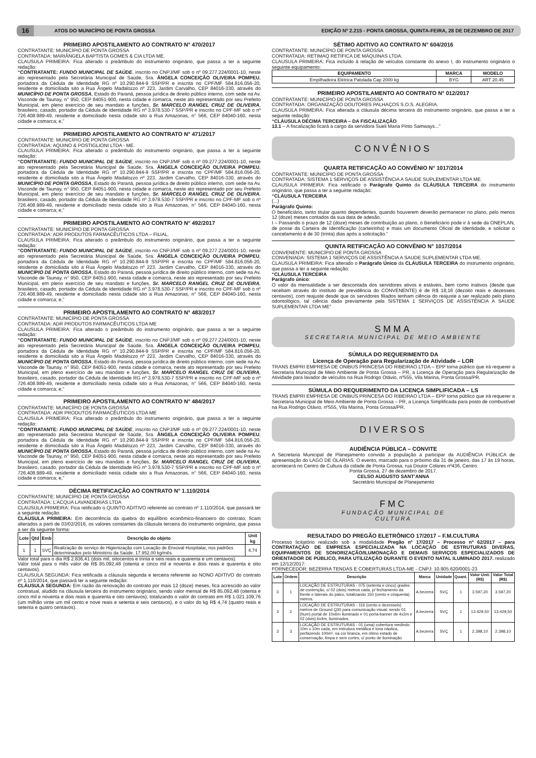16 ATOS DO MUNICÍPIO DE PONTA GROSSA EDIÇÃO Nº 2.215 - PONTA GROSSA, QUINTA-FEIRA, 28 DE DEZEMBRO DE 2017
PRIMEIRO APOSTILAMENTO AO CONTRATO N° 470/2017
CONTRATANTE: MUNICÍPIO DE PONTA GROSSA
CONTRATADA: MARIÂNGELA BAPTISTA GOMES & CIA LTDA ME.
CLAUSULA PRIMEIRA: Fica alterado o preâmbulo do instrumento originário, que passa a ter a seguinte redação:
“CONTRATANTE: FUNDO MUNICIPAL DE SAÚDE, inscrito no CNPJ/MF sob o nº 09.277.224/0001-10, neste ato representado pela Secretária Municipal de Saúde, Sra. ÂNGELA CONCEIÇÃO OLIVEIRA POMPEU, portadora da Cédula de Identidade RG nº 10.290.844-9 SSP/PR e inscrita no CPF/MF 584.816.056-20, residente e domiciliada sito a Rua Ângelo Madalozzo nº 223, Jardim Carvalho, CEP 84016-330, através do MUNICÍPIO DE PONTA GROSSA, Estado do Paraná, pessoa jurídica de direito público interno, com sede na Av. Visconde de Taunay, n° 950, CEP 84051-900, nesta cidade e comarca, neste ato representado por seu Prefeito Municipal, em pleno exercício de seu mandato e funções, Sr. MARCELO RANGEL CRUZ DE OLIVEIRA, brasileiro, casado, portador da Cédula de Identidade RG nº 3.978.530-7 SSP/PR e inscrito no CPF-MF sob o nº 726.408.989-49, residente e domiciliado nesta cidade sito a Rua Amazonas, n° 566, CEP 84040-160, nesta cidade e comarca; e,”
PRIMEIRO APOSTILAMENTO AO CONTRATO N° 471/2017
CONTRATANTE: MUNICÍPIO DE PONTA GROSSA
CONTRATADA: AQUINO & POSTIGLIONI LTDA - ME.
CLAUSULA PRIMEIRA: Fica alterado o preâmbulo do instrumento originário, que passa a ter a seguinte redação:
“CONTRATANTE: FUNDO MUNICIPAL DE SAÚDE, inscrito no CNPJ/MF sob o nº 09.277.224/0001-10, neste ato representado pela Secretária Municipal de Saúde, Sra. ÂNGELA CONCEIÇÃO OLIVEIRA POMPEU, portadora da Cédula de Identidade RG nº 10.290.844-9 SSP/PR e inscrita no CPF/MF 584.816.056-20, residente e domiciliada sito a Rua Ângelo Madalozzo nº 223, Jardim Carvalho, CEP 84016-330, através do MUNICÍPIO DE PONTA GROSSA, Estado do Paraná, pessoa jurídica de direito público interno, com sede na Av. Visconde de Taunay, n° 950, CEP 84051-900, nesta cidade e comarca, neste ato representado por seu Prefeito Municipal, em pleno exercício de seu mandato e funções, Sr. MARCELO RANGEL CRUZ DE OLIVEIRA, brasileiro, casado, portador da Cédula de Identidade RG nº 3.978.530-7 SSP/PR e inscrito no CPF-MF sob o nº 726.408.989-49, residente e domiciliado nesta cidade sito a Rua Amazonas, n° 566, CEP 84040-160, nesta cidade e comarca; e,”
PRIMEIRO APOSTILAMENTO AO CONTRATO N° 492/2017
CONTRATANTE: MUNICÍPIO DE PONTA GROSSA
CONTRATADA: ADR PRODUTOS FARMACÊUTICOS LTDA – FILIAL.
CLAUSULA PRIMEIRA: Fica alterado o preâmbulo do instrumento originário, que passa a ter a seguinte redação:
“CONTRATANTE: FUNDO MUNICIPAL DE SAÚDE, inscrito no CNPJ/MF sob o nº 09.277.224/0001-10, neste ato representado pela Secretária Municipal de Saúde, Sra. ÂNGELA CONCEIÇÃO OLIVEIRA POMPEU, portadora da Cédula de Identidade RG nº 10.290.844-9 SSP/PR e inscrita no CPF/MF 584.816.056-20, residente e domiciliada sito a Rua Ângelo Madalozzo nº 223, Jardim Carvalho, CEP 84016-330, através do MUNICÍPIO DE PONTA GROSSA, Estado do Paraná, pessoa jurídica de direito público interno, com sede na Av. Visconde de Taunay, n° 950, CEP 84051-900, nesta cidade e comarca, neste ato representado por seu Prefeito Municipal, em pleno exercício de seu mandato e funções, Sr. MARCELO RANGEL CRUZ DE OLIVEIRA, brasileiro, casado, portador da Cédula de Identidade RG nº 3.978.530-7 SSP/PR e inscrito no CPF-MF sob o nº 726.408.989-49, residente e domiciliado nesta cidade sito a Rua Amazonas, n° 566, CEP 84040-160, nesta cidade e comarca; e,”
PRIMEIRO APOSTILAMENTO AO CONTRATO N° 483/2017
CONTRATANTE: MUNICÍPIO DE PONTA GROSSA
CONTRATADA: ADR PRODUTOS FARMACÊUTICOS LTDA ME
CLAUSULA PRIMEIRA: Fica alterado o preâmbulo do instrumento originário, que passa a ter a seguinte redação:
“CONTRATANTE: FUNDO MUNICIPAL DE SAÚDE, inscrito no CNPJ/MF sob o nº 09.277.224/0001-10, neste ato representado pela Secretária Municipal de Saúde, Sra. ÂNGELA CONCEIÇÃO OLIVEIRA POMPEU, portadora da Cédula de Identidade RG nº 10.290.844-9 SSP/PR e inscrita no CPF/MF 584.816.056-20, residente e domiciliada sito a Rua Ângelo Madalozzo nº 223, Jardim Carvalho, CEP 84016-330, através do MUNICÍPIO DE PONTA GROSSA, Estado do Paraná, pessoa jurídica de direito público interno, com sede na Av. Visconde de Taunay, n° 950, CEP 84051-900, nesta cidade e comarca, neste ato representado por seu Prefeito Municipal, em pleno exercício de seu mandato e funções, Sr. MARCELO RANGEL CRUZ DE OLIVEIRA, brasileiro, casado, portador da Cédula de Identidade RG nº 3.978.530-7 SSP/PR e inscrito no CPF-MF sob o nº 726.408.989-49, residente e domiciliado nesta cidade sito a Rua Amazonas, n° 566, CEP 84040-160, nesta cidade e comarca; e,”
PRIMEIRO APOSTILAMENTO AO CONTRATO N° 484/2017
CONTRATANTE: MUNICÍPIO DE PONTA GROSSA
CONTRATADA: ADR PRODUTOS FARMACÊUTICOS LTDA ME
CLAUSULA PRIMEIRA: Fica alterado o preâmbulo do instrumento originário, que passa a ter a seguinte redação:
“CONTRATANTE: FUNDO MUNICIPAL DE SAÚDE, inscrito no CNPJ/MF sob o nº 09.277.224/0001-10, neste ato representado pela Secretária Municipal de Saúde, Sra. ÂNGELA CONCEIÇÃO OLIVEIRA POMPEU, portadora da Cédula de Identidade RG nº 10.290.844-9 SSP/PR e inscrita no CPF/MF 584.816.056-20, residente e domiciliada sito a Rua Ângelo Madalozzo nº 223, Jardim Carvalho, CEP 84016-330, através do MUNICÍPIO DE PONTA GROSSA, Estado do Paraná, pessoa jurídica de direito público interno, com sede na Av. Visconde de Taunay, n° 950, CEP 84051-900, nesta cidade e comarca, neste ato representado por seu Prefeito Municipal, em pleno exercício de seu mandato e funções, Sr. MARCELO RANGEL CRUZ DE OLIVEIRA, brasileiro, casado, portador da Cédula de Identidade RG nº 3.978.530-7 SSP/PR e inscrito no CPF-MF sob o nº 726.408.989-49, residente e domiciliado nesta cidade sito a Rua Amazonas, n° 566, CEP 84040-160, nesta cidade e comarca; e,”
DÉCIMA RETIFICAÇÃO AO CONTRATO N° 1.110/2014
CONTRATANTE: MUNICÍPIO DE PONTA GROSSA
CONTRATADA: L’ACQUA LAVANDERIAS LTDA
CLAUSULA PRIMEIRA: Fica retificado o QUINTO ADITIVO referente ao contrato nº 1.110/2014, que passará ter a seguinte redação:
CLÁUSULA PRIMEIRA: Em decorrência da quebra do equilíbrio econômico-financeiro do contrato, ficam alterados a parti de 03/02/2016, os valores constantes da cláusula terceira do instrumento originário, que passa a ser da seguinte forma:
| Lote | Qtd | Emb | Descrição do objeto | Unit kg |
| --- | --- | --- | --- | --- |
| 1 | 1 | SVÇ | Realização de serviço de Higienização com Locação de Enxoval Hospitalar, nos padrões determinados pelo Ministério da Saúde. 17.952,00 kg/mês. | 4,74 |
Valor total para o dia R$ 2.836,41 (dois mil, oitocentos e trinta e seis reais e quarenta e um centavos).
Valor total para o mês valor de R$ 85.092,48 (oitenta e cinco mil e noventa e dois reais e quarenta e oito centavos).
CLÁUSULA SEGUNDA: Fica retificada a cláusula segunda e terceira referente ao NONO ADITIVO do contrato nº 1.110/2014, que passará ter a seguinte redação:
CLÁUSULA SEGUNDA: Em razão da renovação do contrato por mais 12 (doze) meses, fica acrescido ao valor contratual, aludido na cláusula terceira do instrumento originário, sendo valor mensal de R$ 85.092,48 (oitenta e cinco mil e noventa e dois reais e quarenta e oito centavos), totalizando o valor do contrato em R$ 1.021.109,76 (um milhão vinte um mil cento e nove reais e setenta e seis centavos), e o valor do kg R$ 4,74 (quatro reais e setenta e quatro centavos).
SÉTIMO ADITIVO AO CONTRATO N° 604/2016
CONTRATANTE: MUNICÍPIO DE PONTA GROSSA
CONTRATADA: RETIMAQ RETÍFICA DE MÁQUINAS LTDA.
CLAUSULA PRIMEIRA: Fica incluído à relação de veículos constante do anexo I, do instrumento originário o seguinte equipamento:
| EQUIPAMENTO | MARCA | MODELO |
| --- | --- | --- |
| Empilhadeira Elétrica Patolada Cap 2000 kg | BYG | ART 20.45 |
PRIMEIRO APOSTILAMENTO AO CONTRATO N° 012/2017
CONTRATANTE: MUNICÍPIO DE PONTA GROSSA
CONTRATADA: ORGANIZAÇÃO DOUTORES PALHAÇOS S.O.S. ALEGRIA.
CLAUSULA PRIMEIRA: Fica alterada a cláusula décima terceira do instrumento originário, que passa a ter a seguinte redação:
“CLÁUSULA DÉCIMA TERCEIRA – DA FISCALIZAÇÃO
13.1 – A fiscalização ficará a cargo da servidora Sueli Maria Pinto Samways...”
CONVÊNIOS
QUARTA RETIFICAÇÃO AO CONVÊNIO N° 1017/2014
CONTRATANTE: MUNICÍPIO DE PONTA GROSSA
CONTRATADA: SISTEMA 1 SERVIÇOS DE ASSISTÊNCIA A SAUDE SUPLEMENTAR LTDA ME.
CLAUSULA PRIMEIRA: Fica retificado o Parágrafo Quinto da CLÁUSULA TERCEIRA do instrumento originário, que passa a ter a seguinte redação:
“CLÁUSULA TERCEIRA
(...)
Parágrafo Quinto:
O beneficiário, tanto titular quanto dependentes, quando houverem deverão permanecer no plano, pelo menos 12 (doze) meses contados da sua data de adesão.
I – Passando o prazo de 12 (doze) meses de contribuição ao plano, o Beneficiário pode ir à sede da ONEPLAN, de posse da Carteira de Identificação (carteirinha) e mais um documento Oficial de Identidade, e solicitar o cancelamento é de 30 (trinta) dias após a solicitação.”
QUINTA RETIFICAÇÃO AO CONVÊNIO N° 1017/2014
CONVENENTE: MUNICÍPIO DE PONTA GROSSA
CONVENIADA: SISTEMA 1 SERVIÇOS DE ASSISTÊNCIA A SAUDE SUPLEMENTAR LTDA ME.
CLAUSULA PRIMEIRA: Fica alterado o Parágrafo Único da CLÁUSULA TERCEIRA do instrumento originário, que passa a ter a seguinte redação:
“CLÁUSULA TERCEIRA
Parágrafo único:
O valor da mensalidade a ser descontada dos servidores ativos e estáveis, bem como inativos (desde que recebam através do instituto de previdência do CONVENENTE) é de R$ 18,16 (dezoito reais e dezesseis centavos), com reajuste desde que os servidores filiados tenham ciência do reajuste a ser realizado pelo plano odontológico, tal ciência dada previamente pela SISTEMA 1 SERVIÇOS DE ASSISTÊNCIA A SAUDE SUPLEMENTAR LTDA ME”
SMMA
SECRETARIA MUNICIPAL DE MEIO AMBIENTE
SÚMULA DO REQUERIMENTO DA
Licença de Operação para Regularização de Atividade – LOR
TRANS EMPRI EMPRESA DE ONIBUS PRINCESA DO RIBEIRAO LTDA – EPP torna público que irá requerer a Secretaria Municipal de Meio Ambiente de Ponta Grossa – PR, a Licença de Operação para Regularização de Atividade para lavador de veículos na Rua Rodrigo Otávio, nº555, Vila Marina, Ponta Grossa/PR.
SÚMULA DO REQUERIMENTO DA LICENÇA SIMPLIFICADA – LS
TRANS EMPRI EMPRESA DE ONIBUS PRINCESA DO RIBEIRAO LTDA – EPP torna público que irá requerer a Secretaria Municipal de Meio Ambiente de Ponta Grossa – PR, a Licença Simplificada para posto de combustível na Rua Rodrigo Otávio, nº555, Vila Marina, Ponta Grossa/PR.
DIVERSOS
AUDIÊNCIA PÚBLICA – CONVITE
A Secretaria Municipal de Planejamento convida a população a participar da AUDIÊNCIA PÚBLICA de apresentação do LAGO DE OLARIAS. O evento, marcado para o próximo dia 31 de janeiro, das 17 às 19 horas, acontecerá no Centro de Cultura da cidade de Ponta Grossa, rua Doutor Colares nº436, Centro.
Ponta Grossa, 27 de dezembro de 2017.
CELSO AUGUSTO SANT’ANNA
Secretário Municipal de Planejamento
FMC
FUNDAÇÃO MUNICIPAL DE
CULTURA
RESULTADO DO PREGÃO ELETRÔNICO 17/2017 – F.M.CULTURA
Processo licitatório realizado sob a modalidade Pregão nº 17/2017 – Processo nº 62/2017 – para CONTRATAÇÃO DE EMPRESA ESPECIALIZADA NA LOCAÇÃO DE ESTRUTURAS DIVERAS, EQUIPAMENTOS DE SONORIZAÇÃO/ILUMONAÇÃO E DEMAIS SERVIÇOS ESPECIALIZADOS DE ORIENTADOR DE PÚBLICO, PARA UTILIZAÇÃO DURANTE O EVENTO NATAL ILUMINADO 2017. realizado em 12/12/2017:
FORNECEDOR: BEZERRA TENDAS E COBERTURAS LTDA-ME - CNPJ: 10.905.620/0001-23
| Lote | Ordem | Descrição | Marca | Unidade | Quant. | Valor Unit. (R$) | Valor Total (R$) |
| --- | --- | --- | --- | --- | --- | --- | --- |
| 3 | 1 | LOCAÇÃO DE ESTRUTURAS - 075 (setenta e cinco) grades de contenção, c/ 02 (dois) metros cada, p/ fechamento da frente e laterais do palco, totalizando 150 (cento e cinquenta) metros. | A.bezerra | SVÇ | 1 | 3.597,20 | 3.597,20 |
| 3 | 2 | LOCAÇÃO DE ESTRUTURAS - 116 (cento e dezesseis) metros de Ground Q30 para comunicação visual, sendo 01 (hum) portal de 10x6m iluminado e 01 porta-banner de 4x2m e 02 (dois) 6x4m, iluminados. | A.bezerra | SVÇ | 1 | 13.429,50 | 13.429,50 |
| 3 | 3 | LOCAÇÃO DE ESTRUTURAS - 01 (uma) cobertura medindo 10m x 10m cada, em estrutura metálica e lona náutica, perfazendo 100m², na cor branca, em ótimo estado de conservação, limpa e sem cortes, c/ ponto de iluminação | A.bezerra | SVÇ | 1 | 2.398,10 | 2.398,10 |